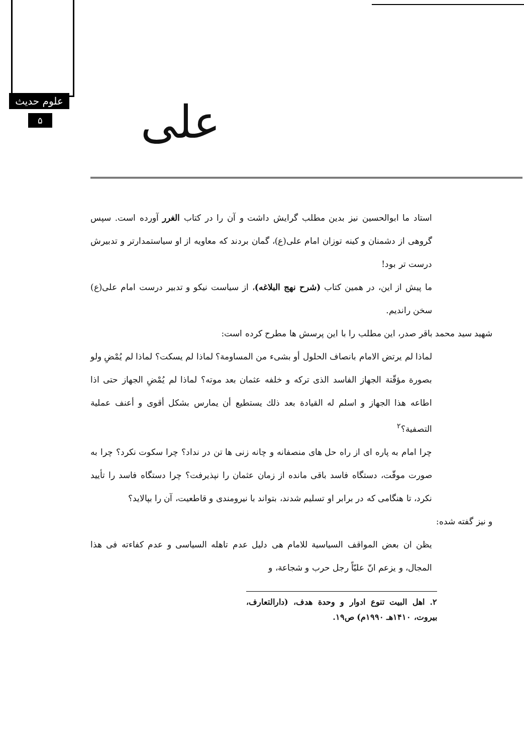علوم حدیث
۵ علی
استاد ما ابوالحسین نیز بدین مطلب گرایش داشت و آن را در کتاب الغرر آورده است. سپس گروهی از دشمنان و کینه توزان امام علی(ع)، گمان بردند که معاویه از او سیاستمدارتر و تدبیرش درست تر بود!
ما پیش از این، در همین کتاب (شرح نهج البلاغه)، از سیاست نیکو و تدبیر درست امام علی(ع) سخن راندیم.
شهید سید محمد باقر صدر، این مطلب را با این پرسش ها مطرح کرده است:
لماذا لم یرتض الامام بانصاف الحلول أو بشیء من المساومة؟ لماذا لم یسکت؟ لماذا لم یُمْضِ ولو بصورة مؤقّتة الجهاز الفاسد الذی ترکه و خلفه عثمان بعد موته؟ لماذا لم یُمْضِ الجهاز حتی اذا اطاعه هذا الجهاز و اسلم له القیادة بعد ذلك یستطیع أن یمارس بشکل أقوی و أعنف عملیة التصفیة؟<sup>۲</sup>
چرا امام به پاره ای از راه حل های منصفانه و چانه زنی ها تن در نداد؟ چرا سکوت نکرد؟ چرا به صورت موقّت، دستگاه فاسد باقی مانده از زمان عثمان را نپذیرفت؟ چرا دستگاه فاسد را تأیید نکرد، تا هنگامی که در برابر او تسلیم شدند، بتواند با نیرومندی و قاطعیت، آن را بپالاید؟
و نیز گفته شده:
یظن ان بعض المواقف السیاسیة للامام هی دلیل عدم تاهله السیاسی و عدم کفاءته فی هذا المجال، و یزعم انّ علیّاً رجل حرب و شجاعة، و
۲. اهل البیت تنوع ادوار و وحدة هدف، (دارالتعارف، بیروت، ۱۴۱۰هـ ۱۹۹۰م) ص۱۹.